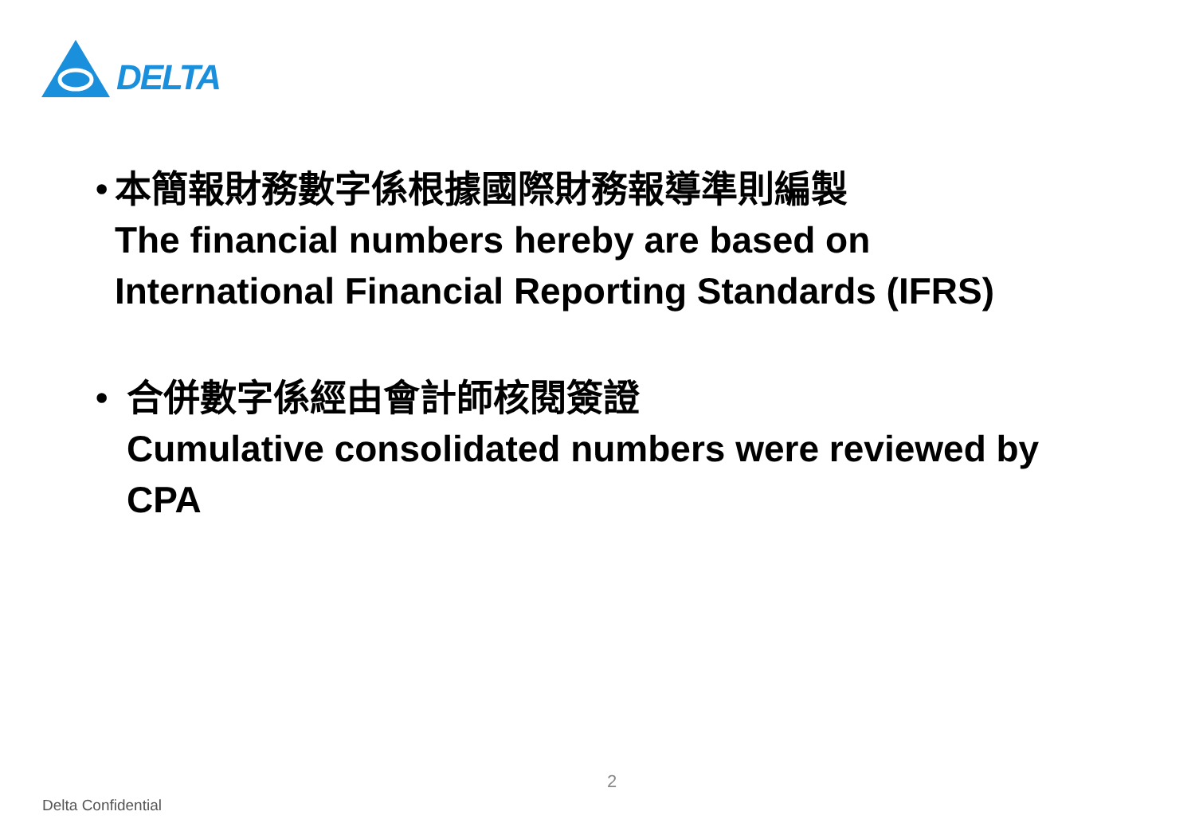DELTA
• 本簡報財務數字係根據國際財務報導準則編製
The financial numbers hereby are based on International Financial Reporting Standards (IFRS)
• 合併數字係經由會計師核閱簽證
Cumulative consolidated numbers were reviewed by CPA
2
Delta Confidential